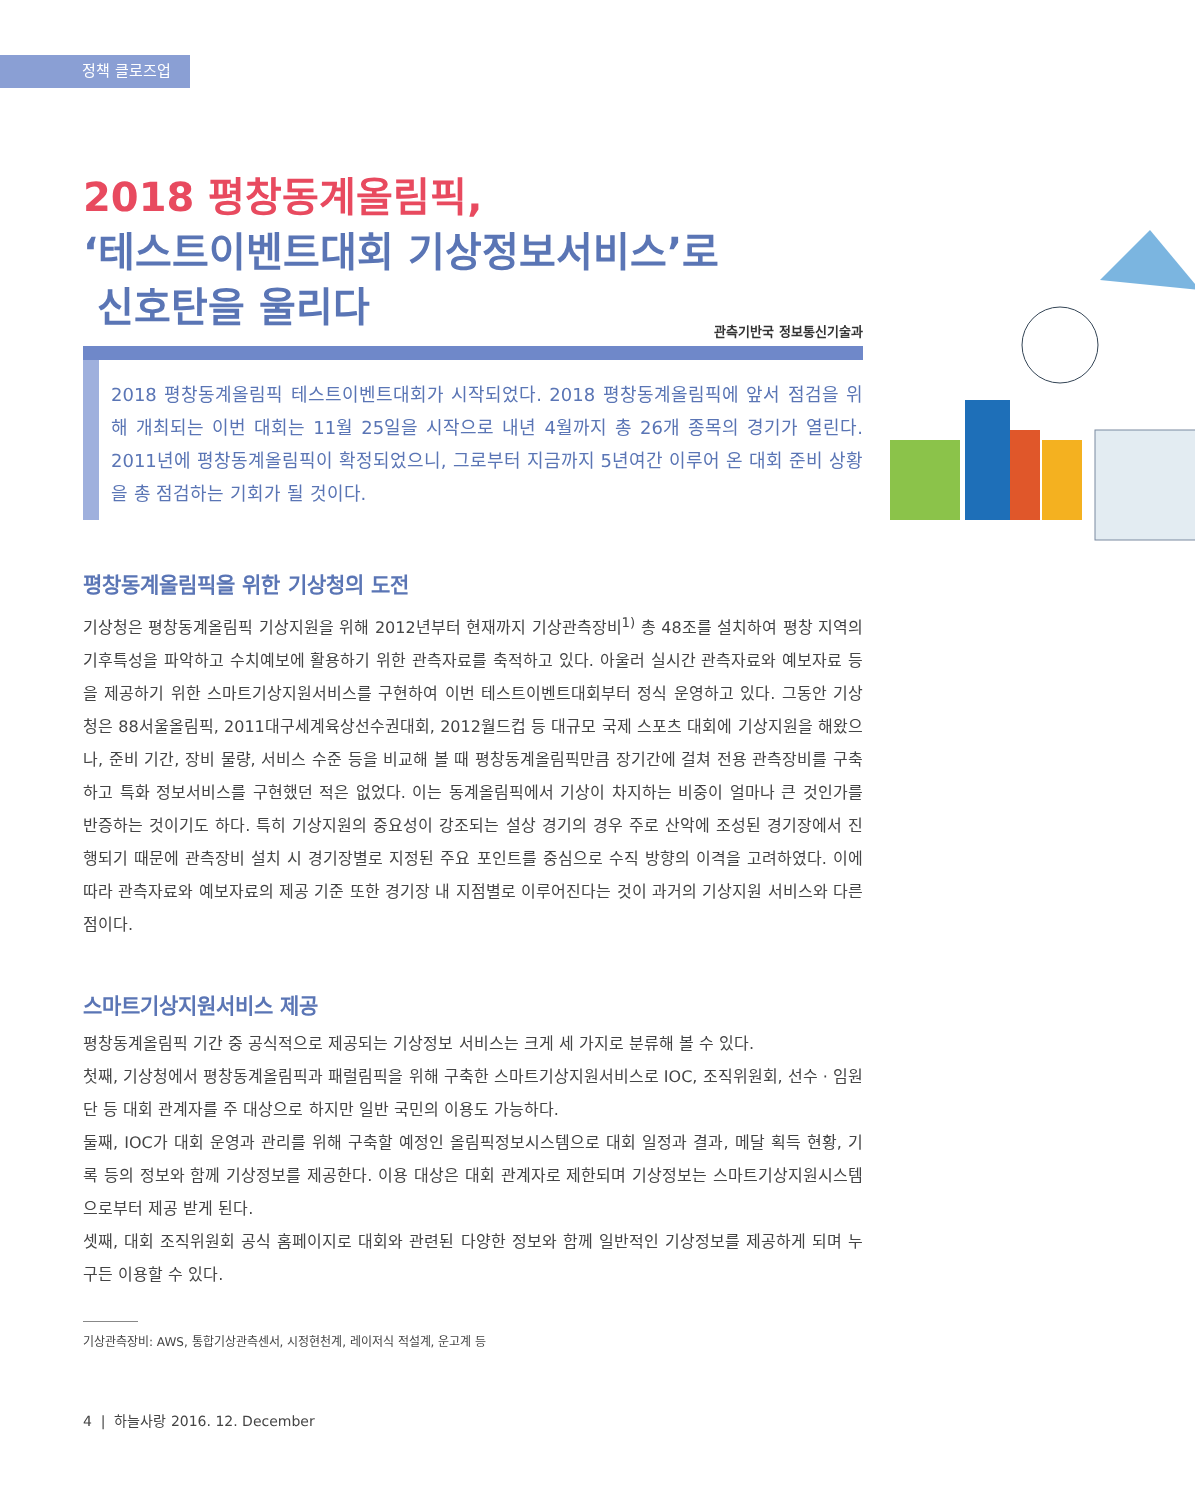정책 클로즈업
2018 평창동계올림픽,
‘테스트이벤트대회 기상정보서비스’로
신호탄을 울리다
관측기반국 정보통신기술과
2018 평창동계올림픽 테스트이벤트대회가 시작되었다. 2018 평창동계올림픽에 앞서 점검을 위해 개최되는 이번 대회는 11월 25일을 시작으로 내년 4월까지 총 26개 종목의 경기가 열린다. 2011년에 평창동계올림픽이 확정되었으니, 그로부터 지금까지 5년여간 이루어 온 대회 준비 상황을 총 점검하는 기회가 될 것이다.
평창동계올림픽을 위한 기상청의 도전
기상청은 평창동계올림픽 기상지원을 위해 2012년부터 현재까지 기상관측장비<sup>1)</sup> 총 48조를 설치하여 평창 지역의 기후특성을 파악하고 수치예보에 활용하기 위한 관측자료를 축적하고 있다. 아울러 실시간 관측자료와 예보자료 등을 제공하기 위한 스마트기상지원서비스를 구현하여 이번 테스트이벤트대회부터 정식 운영하고 있다. 그동안 기상청은 88서울올림픽, 2011대구세계육상선수권대회, 2012월드컵 등 대규모 국제 스포츠 대회에 기상지원을 해왔으나, 준비 기간, 장비 물량, 서비스 수준 등을 비교해 볼 때 평창동계올림픽만큼 장기간에 걸쳐 전용 관측장비를 구축하고 특화 정보서비스를 구현했던 적은 없었다. 이는 동계올림픽에서 기상이 차지하는 비중이 얼마나 큰 것인가를 반증하는 것이기도 하다. 특히 기상지원의 중요성이 강조되는 설상 경기의 경우 주로 산악에 조성된 경기장에서 진행되기 때문에 관측장비 설치 시 경기장별로 지정된 주요 포인트를 중심으로 수직 방향의 이격을 고려하였다. 이에 따라 관측자료와 예보자료의 제공 기준 또한 경기장 내 지점별로 이루어진다는 것이 과거의 기상지원 서비스와 다른 점이다.
스마트기상지원서비스 제공
평창동계올림픽 기간 중 공식적으로 제공되는 기상정보 서비스는 크게 세 가지로 분류해 볼 수 있다.
첫째, 기상청에서 평창동계올림픽과 패럴림픽을 위해 구축한 스마트기상지원서비스로 IOC, 조직위원회, 선수 · 임원단 등 대회 관계자를 주 대상으로 하지만 일반 국민의 이용도 가능하다.
둘째, IOC가 대회 운영과 관리를 위해 구축할 예정인 올림픽정보시스템으로 대회 일정과 결과, 메달 획득 현황, 기록 등의 정보와 함께 기상정보를 제공한다. 이용 대상은 대회 관계자로 제한되며 기상정보는 스마트기상지원시스템으로부터 제공 받게 된다.
셋째, 대회 조직위원회 공식 홈페이지로 대회와 관련된 다양한 정보와 함께 일반적인 기상정보를 제공하게 되며 누구든 이용할 수 있다.
기상관측장비: AWS, 통합기상관측센서, 시정현천계, 레이저식 적설계, 운고계 등
4 | 하늘사랑 2016. 12. December